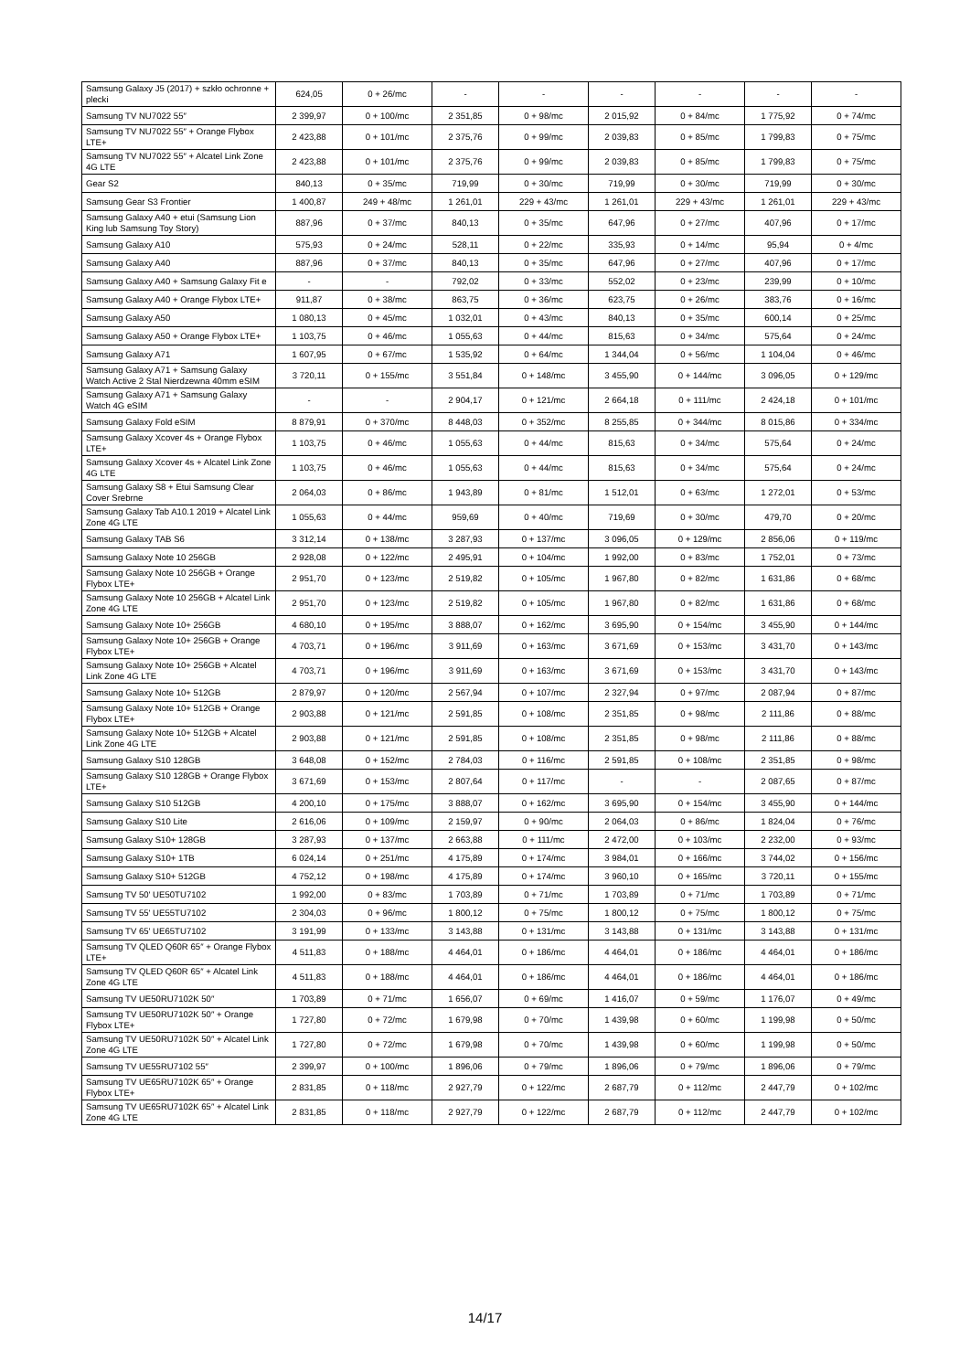| Samsung Galaxy J5 (2017) + szkło ochronne + plecki | 624,05 | 0 + 26/mc | - | - | - | - | - | - |
| Samsung TV NU7022 55″ | 2 399,97 | 0 + 100/mc | 2 351,85 | 0 + 98/mc | 2 015,92 | 0 + 84/mc | 1 775,92 | 0 + 74/mc |
| Samsung TV NU7022 55″ + Orange Flybox LTE+ | 2 423,88 | 0 + 101/mc | 2 375,76 | 0 + 99/mc | 2 039,83 | 0 + 85/mc | 1 799,83 | 0 + 75/mc |
| Samsung TV NU7022 55″ + Alcatel Link Zone 4G LTE | 2 423,88 | 0 + 101/mc | 2 375,76 | 0 + 99/mc | 2 039,83 | 0 + 85/mc | 1 799,83 | 0 + 75/mc |
| Gear S2 | 840,13 | 0 + 35/mc | 719,99 | 0 + 30/mc | 719,99 | 0 + 30/mc | 719,99 | 0 + 30/mc |
| Samsung Gear S3 Frontier | 1 400,87 | 249 + 48/mc | 1 261,01 | 229 + 43/mc | 1 261,01 | 229 + 43/mc | 1 261,01 | 229 + 43/mc |
| Samsung Galaxy A40 + etui (Samsung Lion King lub Samsung Toy Story) | 887,96 | 0 + 37/mc | 840,13 | 0 + 35/mc | 647,96 | 0 + 27/mc | 407,96 | 0 + 17/mc |
| Samsung Galaxy A10 | 575,93 | 0 + 24/mc | 528,11 | 0 + 22/mc | 335,93 | 0 + 14/mc | 95,94 | 0 + 4/mc |
| Samsung Galaxy A40 | 887,96 | 0 + 37/mc | 840,13 | 0 + 35/mc | 647,96 | 0 + 27/mc | 407,96 | 0 + 17/mc |
| Samsung Galaxy A40 + Samsung Galaxy Fit e | - | - | 792,02 | 0 + 33/mc | 552,02 | 0 + 23/mc | 239,99 | 0 + 10/mc |
| Samsung Galaxy A40 + Orange Flybox LTE+ | 911,87 | 0 + 38/mc | 863,75 | 0 + 36/mc | 623,75 | 0 + 26/mc | 383,76 | 0 + 16/mc |
| Samsung Galaxy A50 | 1 080,13 | 0 + 45/mc | 1 032,01 | 0 + 43/mc | 840,13 | 0 + 35/mc | 600,14 | 0 + 25/mc |
| Samsung Galaxy A50 + Orange Flybox LTE+ | 1 103,75 | 0 + 46/mc | 1 055,63 | 0 + 44/mc | 815,63 | 0 + 34/mc | 575,64 | 0 + 24/mc |
| Samsung Galaxy A71 | 1 607,95 | 0 + 67/mc | 1 535,92 | 0 + 64/mc | 1 344,04 | 0 + 56/mc | 1 104,04 | 0 + 46/mc |
| Samsung Galaxy A71 + Samsung Galaxy Watch Active 2 Stal Nierdzewna 40mm eSIM | 3 720,11 | 0 + 155/mc | 3 551,84 | 0 + 148/mc | 3 455,90 | 0 + 144/mc | 3 096,05 | 0 + 129/mc |
| Samsung Galaxy A71 + Samsung Galaxy Watch 4G eSIM | - | - | 2 904,17 | 0 + 121/mc | 2 664,18 | 0 + 111/mc | 2 424,18 | 0 + 101/mc |
| Samsung Galaxy Fold eSIM | 8 879,91 | 0 + 370/mc | 8 448,03 | 0 + 352/mc | 8 255,85 | 0 + 344/mc | 8 015,86 | 0 + 334/mc |
| Samsung Galaxy Xcover 4s + Orange Flybox LTE+ | 1 103,75 | 0 + 46/mc | 1 055,63 | 0 + 44/mc | 815,63 | 0 + 34/mc | 575,64 | 0 + 24/mc |
| Samsung Galaxy Xcover 4s + Alcatel Link Zone 4G LTE | 1 103,75 | 0 + 46/mc | 1 055,63 | 0 + 44/mc | 815,63 | 0 + 34/mc | 575,64 | 0 + 24/mc |
| Samsung Galaxy S8 + Etui Samsung Clear Cover Srebrne | 2 064,03 | 0 + 86/mc | 1 943,89 | 0 + 81/mc | 1 512,01 | 0 + 63/mc | 1 272,01 | 0 + 53/mc |
| Samsung Galaxy Tab A10.1 2019 + Alcatel Link Zone 4G LTE | 1 055,63 | 0 + 44/mc | 959,69 | 0 + 40/mc | 719,69 | 0 + 30/mc | 479,70 | 0 + 20/mc |
| Samsung Galaxy TAB S6 | 3 312,14 | 0 + 138/mc | 3 287,93 | 0 + 137/mc | 3 096,05 | 0 + 129/mc | 2 856,06 | 0 + 119/mc |
| Samsung Galaxy Note 10 256GB | 2 928,08 | 0 + 122/mc | 2 495,91 | 0 + 104/mc | 1 992,00 | 0 + 83/mc | 1 752,01 | 0 + 73/mc |
| Samsung Galaxy Note 10 256GB + Orange Flybox LTE+ | 2 951,70 | 0 + 123/mc | 2 519,82 | 0 + 105/mc | 1 967,80 | 0 + 82/mc | 1 631,86 | 0 + 68/mc |
| Samsung Galaxy Note 10 256GB + Alcatel Link Zone 4G LTE | 2 951,70 | 0 + 123/mc | 2 519,82 | 0 + 105/mc | 1 967,80 | 0 + 82/mc | 1 631,86 | 0 + 68/mc |
| Samsung Galaxy Note 10+ 256GB | 4 680,10 | 0 + 195/mc | 3 888,07 | 0 + 162/mc | 3 695,90 | 0 + 154/mc | 3 455,90 | 0 + 144/mc |
| Samsung Galaxy Note 10+ 256GB + Orange Flybox LTE+ | 4 703,71 | 0 + 196/mc | 3 911,69 | 0 + 163/mc | 3 671,69 | 0 + 153/mc | 3 431,70 | 0 + 143/mc |
| Samsung Galaxy Note 10+ 256GB + Alcatel Link Zone 4G LTE | 4 703,71 | 0 + 196/mc | 3 911,69 | 0 + 163/mc | 3 671,69 | 0 + 153/mc | 3 431,70 | 0 + 143/mc |
| Samsung Galaxy Note 10+ 512GB | 2 879,97 | 0 + 120/mc | 2 567,94 | 0 + 107/mc | 2 327,94 | 0 + 97/mc | 2 087,94 | 0 + 87/mc |
| Samsung Galaxy Note 10+ 512GB + Orange Flybox LTE+ | 2 903,88 | 0 + 121/mc | 2 591,85 | 0 + 108/mc | 2 351,85 | 0 + 98/mc | 2 111,86 | 0 + 88/mc |
| Samsung Galaxy Note 10+ 512GB + Alcatel Link Zone 4G LTE | 2 903,88 | 0 + 121/mc | 2 591,85 | 0 + 108/mc | 2 351,85 | 0 + 98/mc | 2 111,86 | 0 + 88/mc |
| Samsung Galaxy S10 128GB | 3 648,08 | 0 + 152/mc | 2 784,03 | 0 + 116/mc | 2 591,85 | 0 + 108/mc | 2 351,85 | 0 + 98/mc |
| Samsung Galaxy S10 128GB + Orange Flybox LTE+ | 3 671,69 | 0 + 153/mc | 2 807,64 | 0 + 117/mc | - | - | 2 087,65 | 0 + 87/mc |
| Samsung Galaxy S10 512GB | 4 200,10 | 0 + 175/mc | 3 888,07 | 0 + 162/mc | 3 695,90 | 0 + 154/mc | 3 455,90 | 0 + 144/mc |
| Samsung Galaxy S10 Lite | 2 616,06 | 0 + 109/mc | 2 159,97 | 0 + 90/mc | 2 064,03 | 0 + 86/mc | 1 824,04 | 0 + 76/mc |
| Samsung Galaxy S10+ 128GB | 3 287,93 | 0 + 137/mc | 2 663,88 | 0 + 111/mc | 2 472,00 | 0 + 103/mc | 2 232,00 | 0 + 93/mc |
| Samsung Galaxy S10+ 1TB | 6 024,14 | 0 + 251/mc | 4 175,89 | 0 + 174/mc | 3 984,01 | 0 + 166/mc | 3 744,02 | 0 + 156/mc |
| Samsung Galaxy S10+ 512GB | 4 752,12 | 0 + 198/mc | 4 175,89 | 0 + 174/mc | 3 960,10 | 0 + 165/mc | 3 720,11 | 0 + 155/mc |
| Samsung TV 50' UE50TU7102 | 1 992,00 | 0 + 83/mc | 1 703,89 | 0 + 71/mc | 1 703,89 | 0 + 71/mc | 1 703,89 | 0 + 71/mc |
| Samsung TV 55' UE55TU7102 | 2 304,03 | 0 + 96/mc | 1 800,12 | 0 + 75/mc | 1 800,12 | 0 + 75/mc | 1 800,12 | 0 + 75/mc |
| Samsung TV 65' UE65TU7102 | 3 191,99 | 0 + 133/mc | 3 143,88 | 0 + 131/mc | 3 143,88 | 0 + 131/mc | 3 143,88 | 0 + 131/mc |
| Samsung TV QLED Q60R 65″ + Orange Flybox LTE+ | 4 511,83 | 0 + 188/mc | 4 464,01 | 0 + 186/mc | 4 464,01 | 0 + 186/mc | 4 464,01 | 0 + 186/mc |
| Samsung TV QLED Q60R 65″ + Alcatel Link Zone 4G LTE | 4 511,83 | 0 + 188/mc | 4 464,01 | 0 + 186/mc | 4 464,01 | 0 + 186/mc | 4 464,01 | 0 + 186/mc |
| Samsung TV UE50RU7102K 50″ | 1 703,89 | 0 + 71/mc | 1 656,07 | 0 + 69/mc | 1 416,07 | 0 + 59/mc | 1 176,07 | 0 + 49/mc |
| Samsung TV UE50RU7102K 50″ + Orange Flybox LTE+ | 1 727,80 | 0 + 72/mc | 1 679,98 | 0 + 70/mc | 1 439,98 | 0 + 60/mc | 1 199,98 | 0 + 50/mc |
| Samsung TV UE50RU7102K 50″ + Alcatel Link Zone 4G LTE | 1 727,80 | 0 + 72/mc | 1 679,98 | 0 + 70/mc | 1 439,98 | 0 + 60/mc | 1 199,98 | 0 + 50/mc |
| Samsung TV UE55RU7102 55″ | 2 399,97 | 0 + 100/mc | 1 896,06 | 0 + 79/mc | 1 896,06 | 0 + 79/mc | 1 896,06 | 0 + 79/mc |
| Samsung TV UE65RU7102K 65″ + Orange Flybox LTE+ | 2 831,85 | 0 + 118/mc | 2 927,79 | 0 + 122/mc | 2 687,79 | 0 + 112/mc | 2 447,79 | 0 + 102/mc |
| Samsung TV UE65RU7102K 65″ + Alcatel Link Zone 4G LTE | 2 831,85 | 0 + 118/mc | 2 927,79 | 0 + 122/mc | 2 687,79 | 0 + 112/mc | 2 447,79 | 0 + 102/mc |
14/17